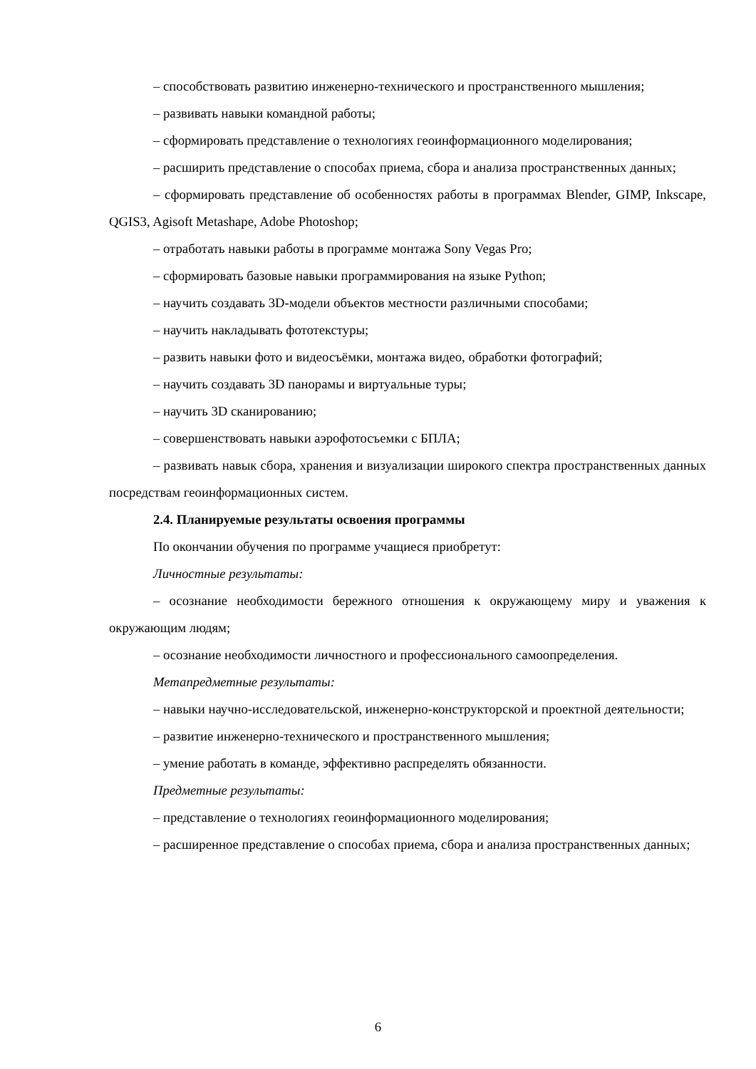– способствовать развитию инженерно-технического и пространственного мышления;
– развивать навыки командной работы;
– сформировать представление о технологиях геоинформационного моделирования;
– расширить представление о способах приема, сбора и анализа пространственных данных;
– сформировать представление об особенностях работы в программах Blender, GIMP, Inkscape, QGIS3, Agisoft Metashape, Adobe Photoshop;
– отработать навыки работы в программе монтажа Sony Vegas Pro;
– сформировать базовые навыки программирования на языке Python;
– научить создавать 3D-модели объектов местности различными способами;
– научить накладывать фототекстуры;
– развить навыки фото и видеосъёмки, монтажа видео, обработки фотографий;
– научить создавать 3D панорамы и виртуальные туры;
– научить 3D сканированию;
– совершенствовать навыки аэрофотосъемки с БПЛА;
– развивать навык сбора, хранения и визуализации широкого спектра пространственных данных посредствам геоинформационных систем.
2.4. Планируемые результаты освоения программы
По окончании обучения по программе учащиеся приобретут:
Личностные результаты:
– осознание необходимости бережного отношения к окружающему миру и уважения к окружающим людям;
– осознание необходимости личностного и профессионального самоопределения.
Метапредметные результаты:
– навыки научно-исследовательской, инженерно-конструкторской и проектной деятельности;
– развитие инженерно-технического и пространственного мышления;
– умение работать в команде, эффективно распределять обязанности.
Предметные результаты:
– представление о технологиях геоинформационного моделирования;
– расширенное представление о способах приема, сбора и анализа пространственных данных;
6